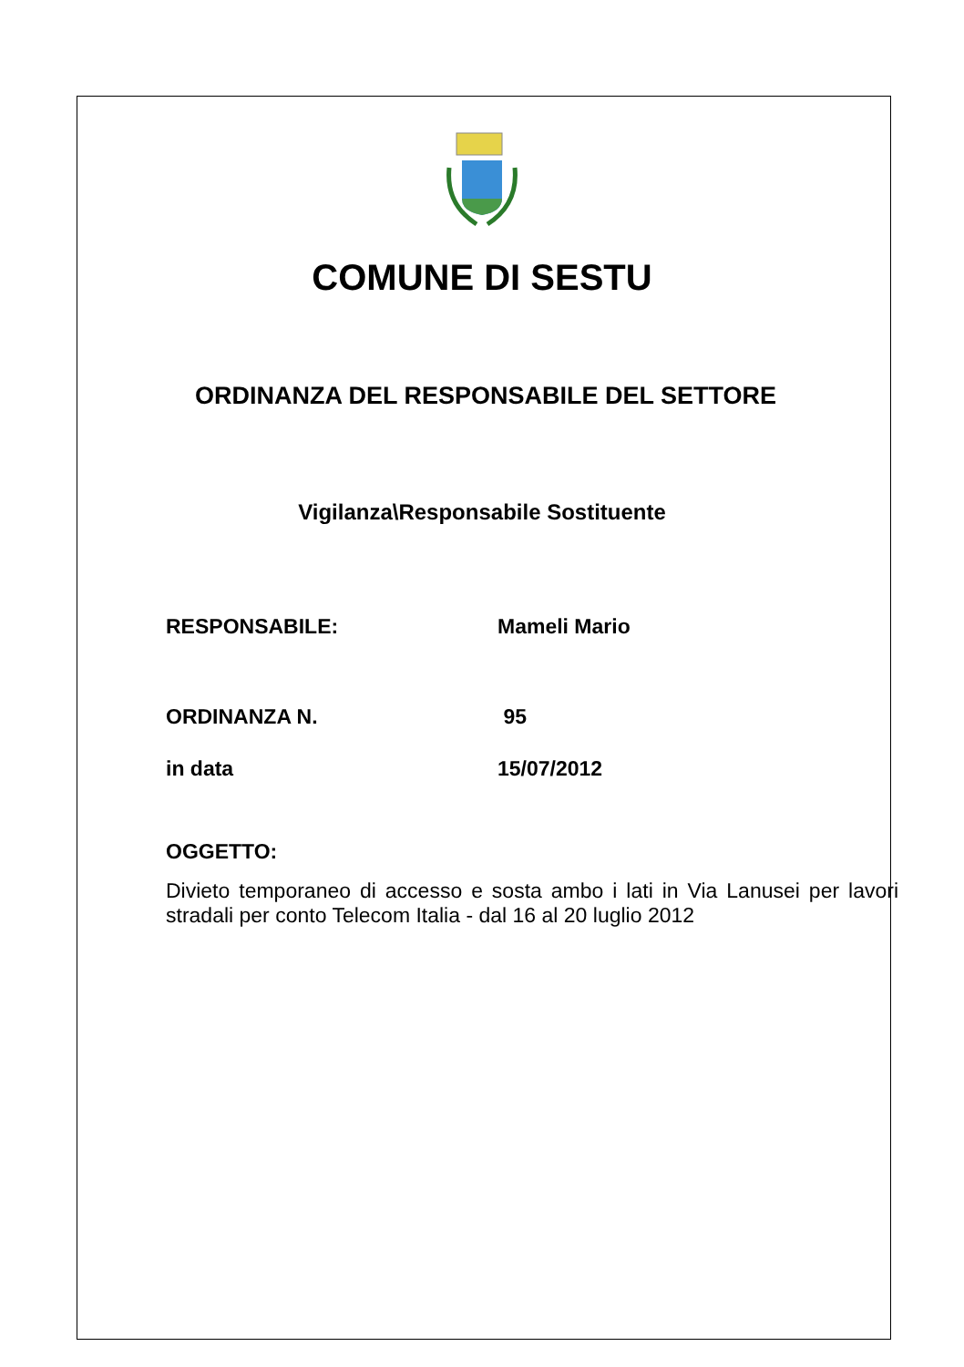COMUNE DI SESTU
ORDINANZA DEL RESPONSABILE DEL SETTORE
Vigilanza\Responsabile Sostituente
RESPONSABILE: Mameli Mario
ORDINANZA N. 95
in data 15/07/2012
OGGETTO:
Divieto temporaneo di accesso e sosta ambo i lati in Via Lanusei per lavori stradali per conto Telecom Italia - dal 16 al 20 luglio 2012